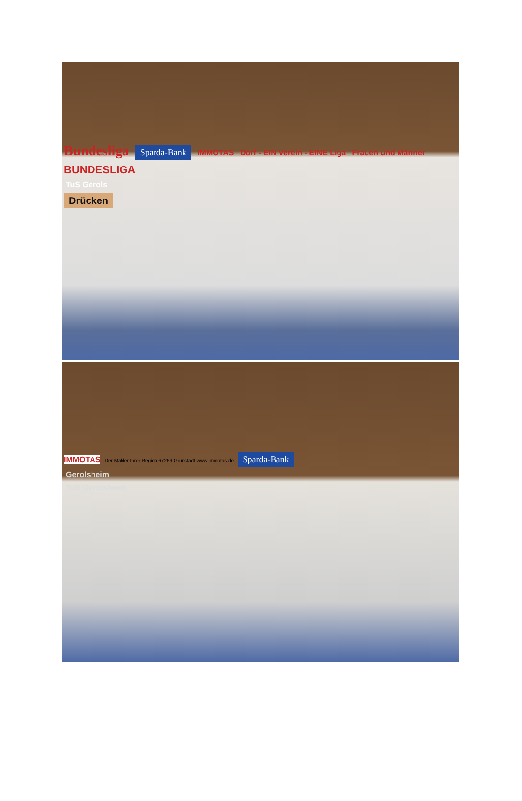Bundesliga Sparda-Bank IMMOTAS Dorf - EIN Verein - EINE Liga Frauen und Männer BUNDESLIGA
TuS Gerols
Drücken
IMMOTAS Der Makler Ihrer Region 67269 Grünstadt www.immotas.de Sparda-Bank
Gerolsheim
TuS Gerolsheim